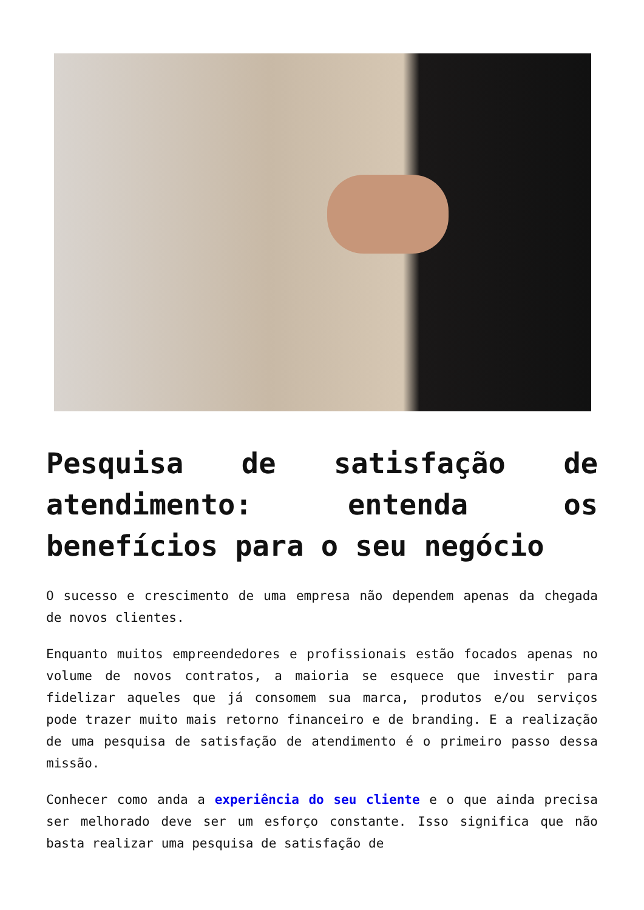Pesquisa de satisfação de atendimento: entenda os benefícios para o seu negócio
O sucesso e crescimento de uma empresa não dependem apenas da chegada de novos clientes.
Enquanto muitos empreendedores e profissionais estão focados apenas no volume de novos contratos, a maioria se esquece que investir para fidelizar aqueles que já consomem sua marca, produtos e/ou serviços pode trazer muito mais retorno financeiro e de branding. E a realização de uma pesquisa de satisfação de atendimento é o primeiro passo dessa missão.
Conhecer como anda a experiência do seu cliente e o que ainda precisa ser melhorado deve ser um esforço constante. Isso significa que não basta realizar uma pesquisa de satisfação de